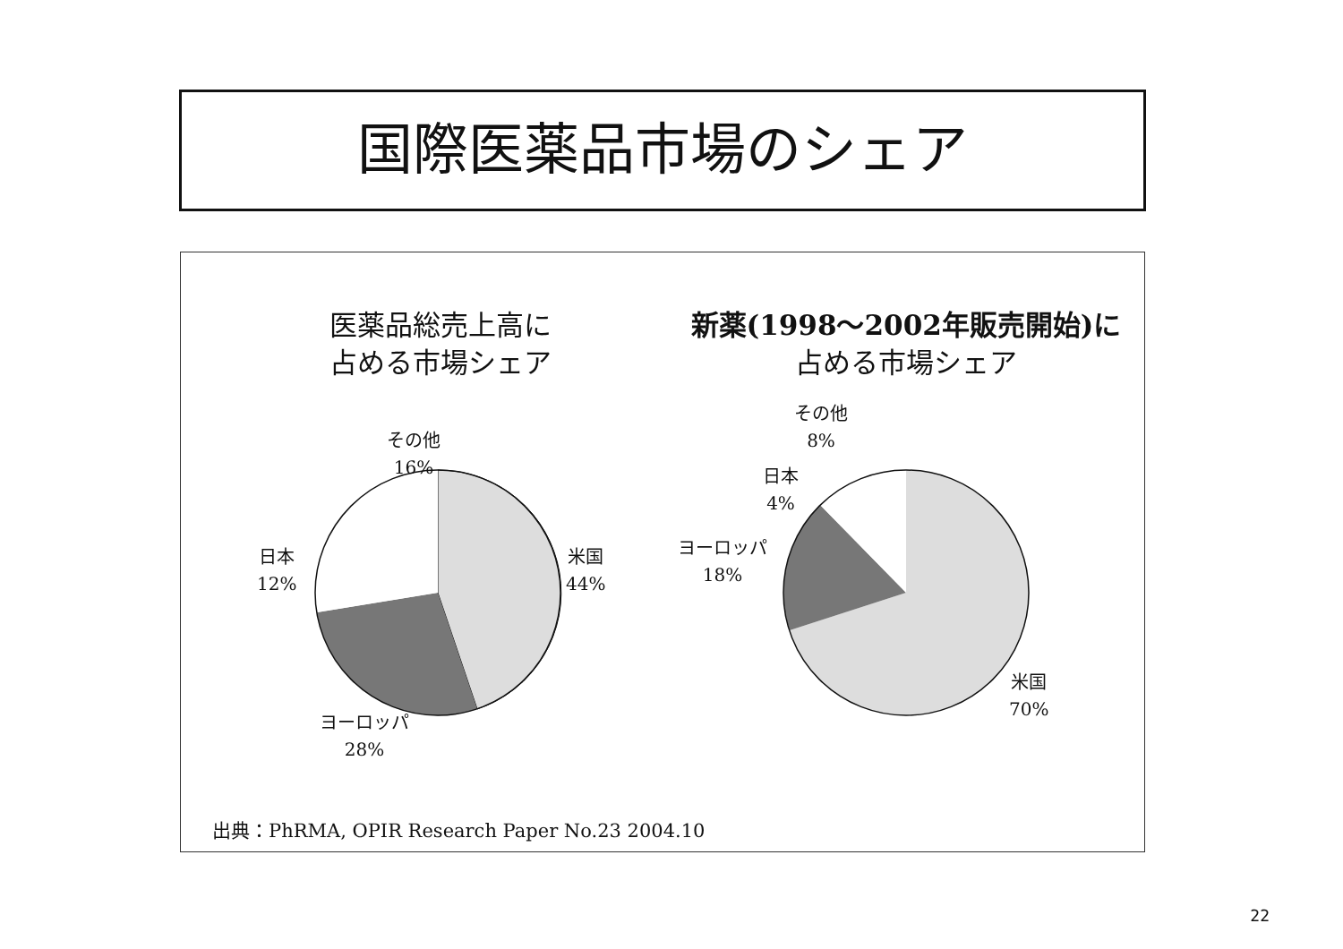国際医薬品市場のシェア
医薬品総売上高に
占める市場シェア
新薬(1998～2002年販売開始)に
占める市場シェア
その他
16%
日本
12%
米国
44%
ヨーロッパ
28%
その他
8%
日本
4%
ヨーロッパ
18%
米国
70%
出典：PhRMA, OPIR Research Paper No.23 2004.10
22